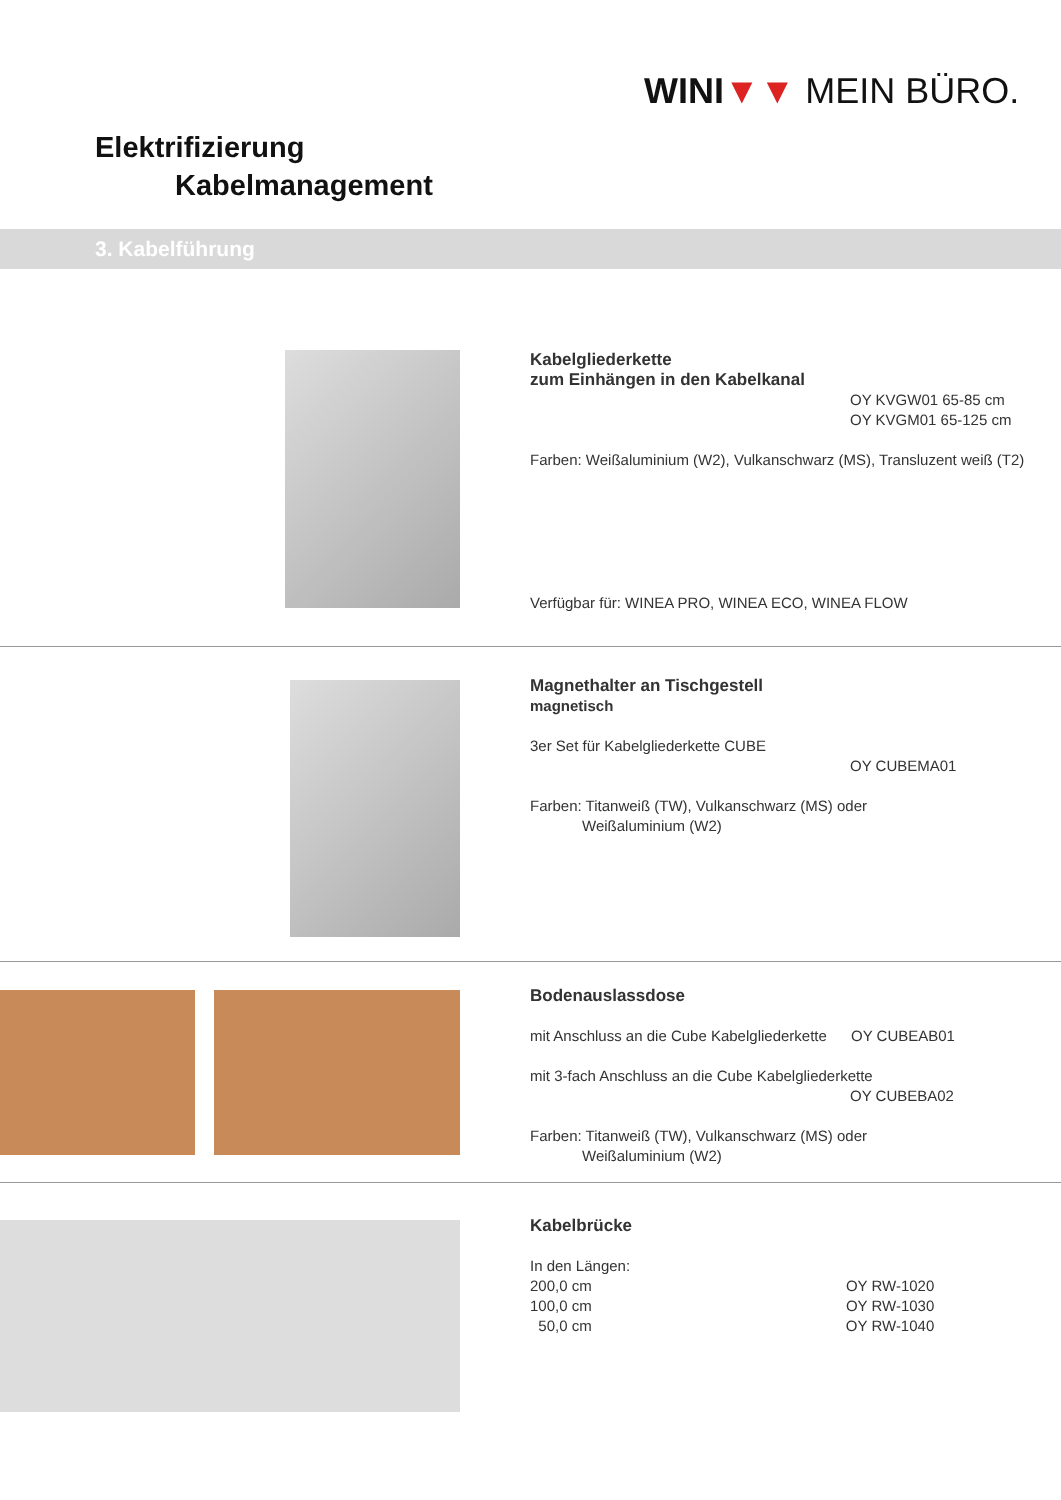WINI▼▼ MEIN BÜRO.
Elektrifizierung
Kabelmanagement
3. Kabelführung
Kabelgliederkette
zum Einhängen in den Kabelkanal
OY KVGW01 65-85 cm
OY KVGM01 65-125 cm
Farben: Weißaluminium (W2), Vulkanschwarz (MS), Transluzent weiß (T2)
Verfügbar für: WINEA PRO, WINEA ECO, WINEA FLOW
Magnethalter an Tischgestell
magnetisch
3er Set für Kabelgliederkette CUBE
OY CUBEMA01
Farben: Titanweiß (TW), Vulkanschwarz (MS) oder
Weißaluminium (W2)
Bodenauslassdose
mit Anschluss an die Cube Kabelgliederkette OY CUBEAB01
mit 3-fach Anschluss an die Cube Kabelgliederkette
OY CUBEBA02
Farben: Titanweiß (TW), Vulkanschwarz (MS) oder
Weißaluminium (W2)
Kabelbrücke
In den Längen:
200,0 cm OY RW-1020
100,0 cm OY RW-1030
50,0 cm OY RW-1040